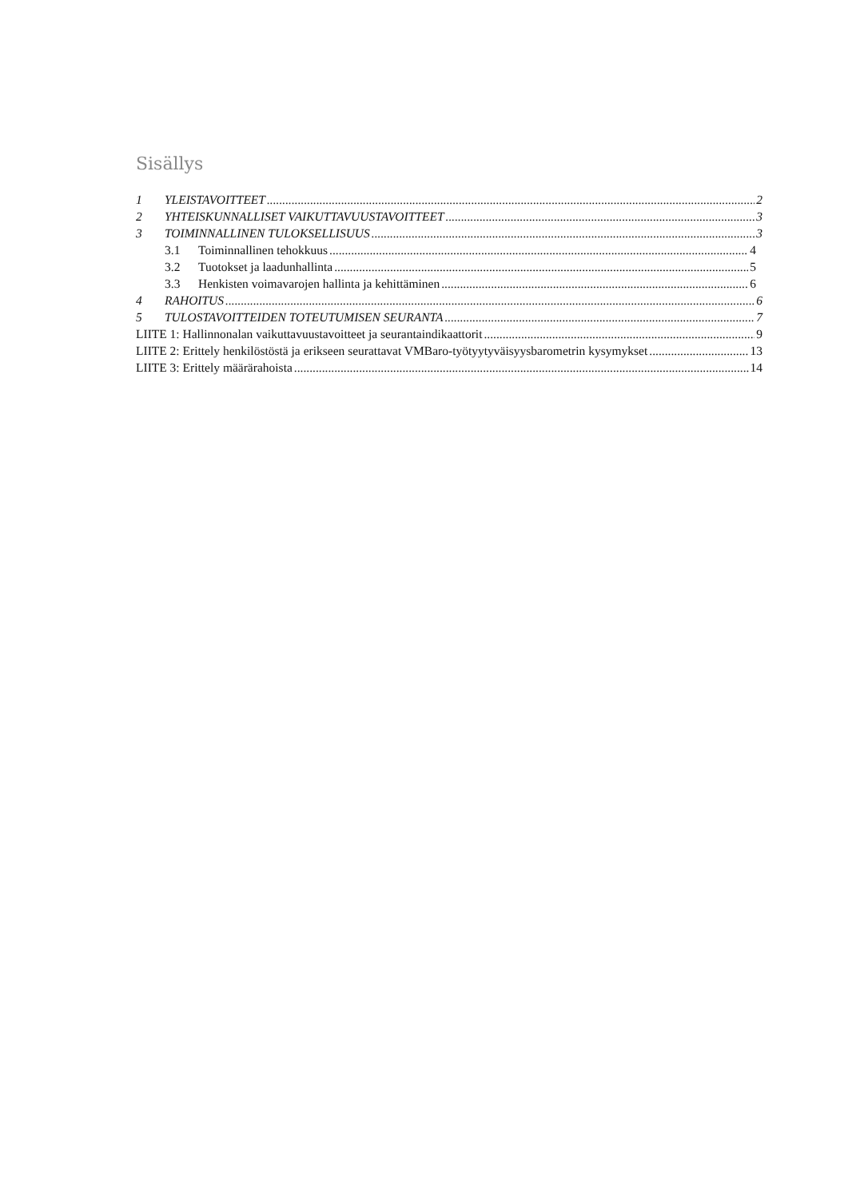Sisällys
1 YLEISTAVOITTEET 2
2 YHTEISKUNNALLISET VAIKUTTAVUUSTAVOITTEET 3
3 TOIMINNALLINEN TULOKSELLISUUS 3
3.1 Toiminnallinen tehokkuus 4
3.2 Tuotokset ja laadunhallinta 5
3.3 Henkisten voimavarojen hallinta ja kehittäminen 6
4 RAHOITUS 6
5 TULOSTAVOITTEIDEN TOTEUTUMISEN SEURANTA 7
LIITE 1: Hallinnonalan vaikuttavuustavoitteet ja seurantaindikaattorit 9
LIITE 2: Erittely henkilöstöstä ja erikseen seurattavat VMBaro-työtyytyväisyysbarometrin kysymykset 13
LIITE 3: Erittely määrärahoista 14